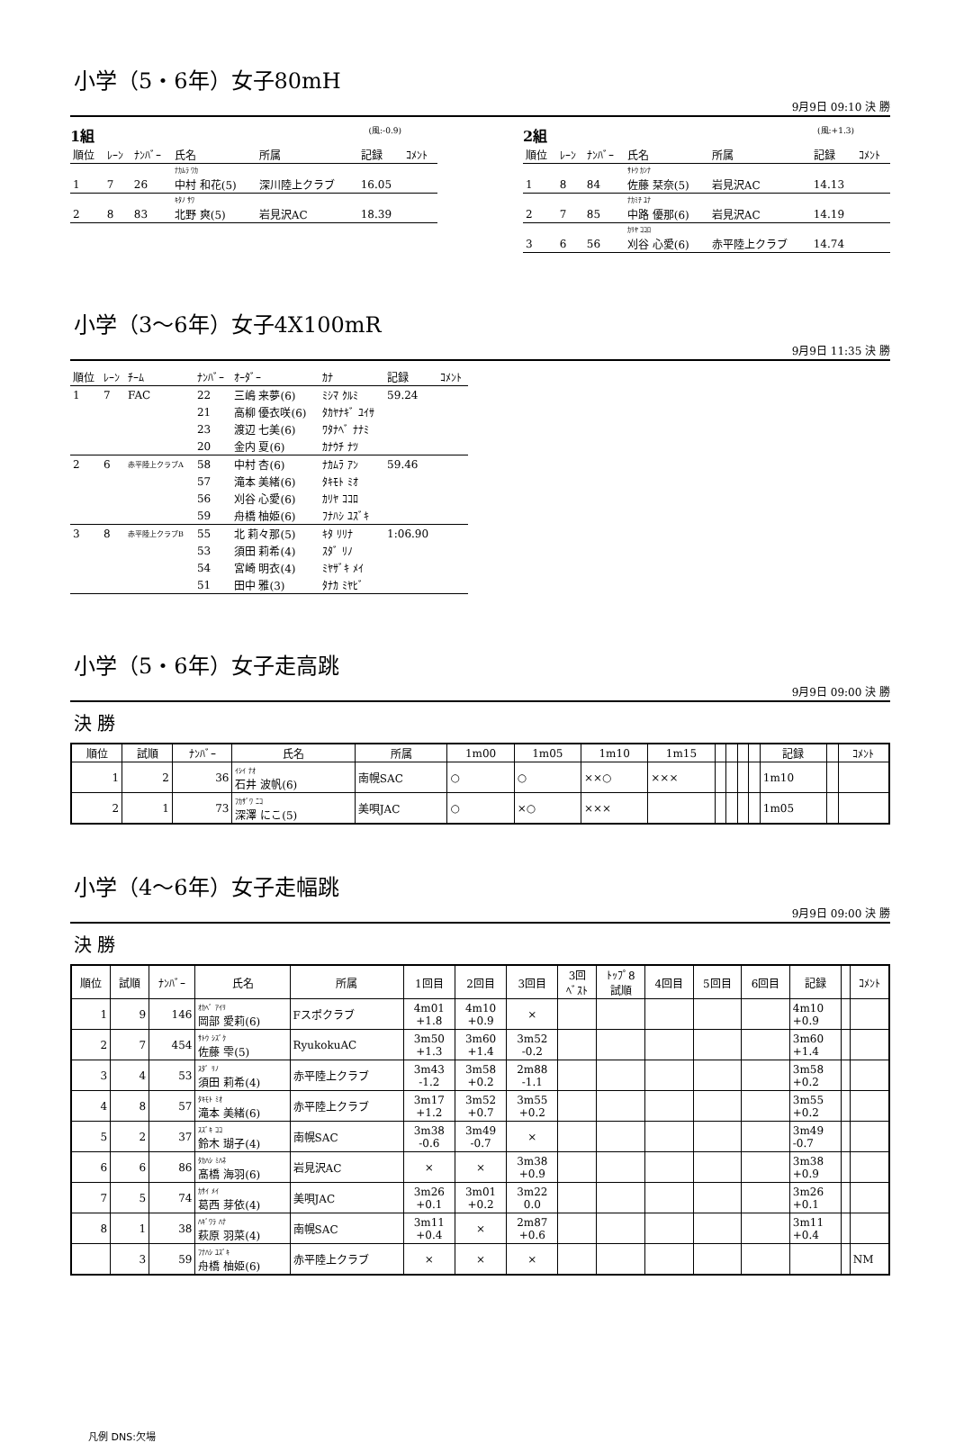小学（5・6年）女子80mH
9月9日 09:10 決 勝
1組 (風:-0.9)
| 順位 | ﾚｰﾝ | ﾅﾝﾊﾞｰ | 氏名 | 所属 | 記録 | ｺﾒﾝﾄ |
| --- | --- | --- | --- | --- | --- | --- |
| | | | ﾅｶﾑﾗ ﾜｶ | | | |
| 1 | 7 | 26 | 中村 和花(5) | 深川陸上クラブ | 16.05 | |
| | | | ｷﾀﾉ ｻﾜ | | | |
| 2 | 8 | 83 | 北野 爽(5) | 岩見沢AC | 18.39 | |
2組 (風:+1.3)
| 順位 | ﾚｰﾝ | ﾅﾝﾊﾞｰ | 氏名 | 所属 | 記録 | ｺﾒﾝﾄ |
| --- | --- | --- | --- | --- | --- | --- |
| | | | ｻﾄｳ ｶﾝﾅ | | | |
| 1 | 8 | 84 | 佐藤 栞奈(5) | 岩見沢AC | 14.13 | |
| | | | ﾅｶﾐﾁ ﾕﾅ | | | |
| 2 | 7 | 85 | 中路 優那(6) | 岩見沢AC | 14.19 | |
| | | | ｶﾘﾔ ｺｺﾛ | | | |
| 3 | 6 | 56 | 刈谷 心愛(6) | 赤平陸上クラブ | 14.74 | |
小学（3〜6年）女子4X100mR
9月9日 11:35 決 勝
| 順位 | ﾚｰﾝ | ﾁｰﾑ | ﾅﾝﾊﾞｰ | ｵｰﾀﾞｰ | ｶﾅ | 記録 | ｺﾒﾝﾄ |
| --- | --- | --- | --- | --- | --- | --- | --- |
| 1 | 7 | FAC | 22 | 三嶋 来夢(6) | ﾐｼﾏ ｸﾙﾐ | 59.24 | |
| | | | 21 | 高柳 優衣咲(6) | ﾀｶﾔﾅｷﾞ ﾕｲｻ | | |
| | | | 23 | 渡辺 七美(6) | ﾜﾀﾅﾍﾞ ﾅﾅﾐ | | |
| | | | 20 | 金内 夏(6) | ｶﾅｳﾁ ﾅﾂ | | |
| 2 | 6 | 赤平陸上クラブA | 58 | 中村 杏(6) | ﾅｶﾑﾗ ｱﾝ | 59.46 | |
| | | | 57 | 滝本 美緒(6) | ﾀｷﾓﾄ ﾐｵ | | |
| | | | 56 | 刈谷 心愛(6) | ｶﾘﾔ ｺｺﾛ | | |
| | | | 59 | 舟橋 柚姫(6) | ﾌﾅﾊｼ ﾕｽﾞｷ | | |
| 3 | 8 | 赤平陸上クラブB | 55 | 北 莉々那(5) | ｷﾀ ﾘﾘﾅ | 1:06.90 | |
| | | | 53 | 須田 莉希(4) | ｽﾀﾞ ﾘﾉ | | |
| | | | 54 | 宮崎 明衣(4) | ﾐﾔｻﾞｷ ﾒｲ | | |
| | | | 51 | 田中 雅(3) | ﾀﾅｶ ﾐﾔﾋﾞ | | |
小学（5・6年）女子走高跳
9月9日 09:00 決 勝
決 勝
| 順位 | 試順 | ﾅﾝﾊﾞｰ | 氏名 | 所属 | 1m00 | 1m05 | 1m10 | 1m15 | | | | | 記録 | | ｺﾒﾝﾄ |
| --- | --- | --- | --- | --- | --- | --- | --- | --- | --- | --- | --- | --- | --- | --- | --- |
| 1 | 2 | 36 | ｲｼｲ ﾅｵ 石井 波帆(6) | 南幌SAC | ○ | ○ | ××○ | ××× | | | | | 1m10 | | |
| 2 | 1 | 73 | ﾌｶｻﾞﾜ ﾆｺ 深澤 にこ(5) | 美唄JAC | ○ | ×○ | ××× | | | | | | 1m05 | | |
小学（4〜6年）女子走幅跳
9月9日 09:00 決 勝
決 勝
| 順位 | 試順 | ﾅﾝﾊﾞｰ | 氏名 | 所属 | 1回目 | 2回目 | 3回目 | 3回 ﾍﾞｽﾄ | ﾄｯﾌﾟ8 試順 | 4回目 | 5回目 | 6回目 | 記録 | | ｺﾒﾝﾄ |
| --- | --- | --- | --- | --- | --- | --- | --- | --- | --- | --- | --- | --- | --- | --- | --- |
| 1 | 9 | 146 | ｵｶﾍﾞ ｱｲﾘ 岡部 愛莉(6) | Fスポクラブ | 4m01 +1.8 | 4m10 +0.9 | × | | | | | | 4m10 +0.9 | | |
| 2 | 7 | 454 | ｻﾄｳ ｼｽﾞｸ 佐藤 雫(5) | RyukokuAC | 3m50 +1.3 | 3m60 +1.4 | 3m52 -0.2 | | | | | | 3m60 +1.4 | | |
| 3 | 4 | 53 | ｽﾀﾞ ﾘﾉ 須田 莉希(4) | 赤平陸上クラブ | 3m43 -1.2 | 3m58 +0.2 | 2m88 -1.1 | | | | | | 3m58 +0.2 | | |
| 4 | 8 | 57 | ﾀｷﾓﾄ ﾐｵ 滝本 美緒(6) | 赤平陸上クラブ | 3m17 +1.2 | 3m52 +0.7 | 3m55 +0.2 | | | | | | 3m55 +0.2 | | |
| 5 | 2 | 37 | ｽｽﾞｷ ｺｺ 鈴木 瑚子(4) | 南幌SAC | 3m38 -0.6 | 3m49 -0.7 | × | | | | | | 3m49 -0.7 | | |
| 6 | 6 | 86 | ﾀｶﾊｼ ﾐﾊﾈ 髙橋 海羽(6) | 岩見沢AC | × | × | 3m38 +0.9 | | | | | | 3m38 +0.9 | | |
| 7 | 5 | 74 | ｶｻｲ ﾒｲ 葛西 芽依(4) | 美唄JAC | 3m26 +0.1 | 3m01 +0.2 | 3m22 0.0 | | | | | | 3m26 +0.1 | | |
| 8 | 1 | 38 | ﾊｷﾞﾜﾗ ﾊﾅ 萩原 羽菜(4) | 南幌SAC | 3m11 +0.4 | × | 2m87 +0.6 | | | | | | 3m11 +0.4 | | |
| | 3 | 59 | ﾌﾅﾊｼ ﾕｽﾞｷ 舟橋 柚姫(6) | 赤平陸上クラブ | × | × | × | | | | | | | | NM |
凡例 DNS:欠場